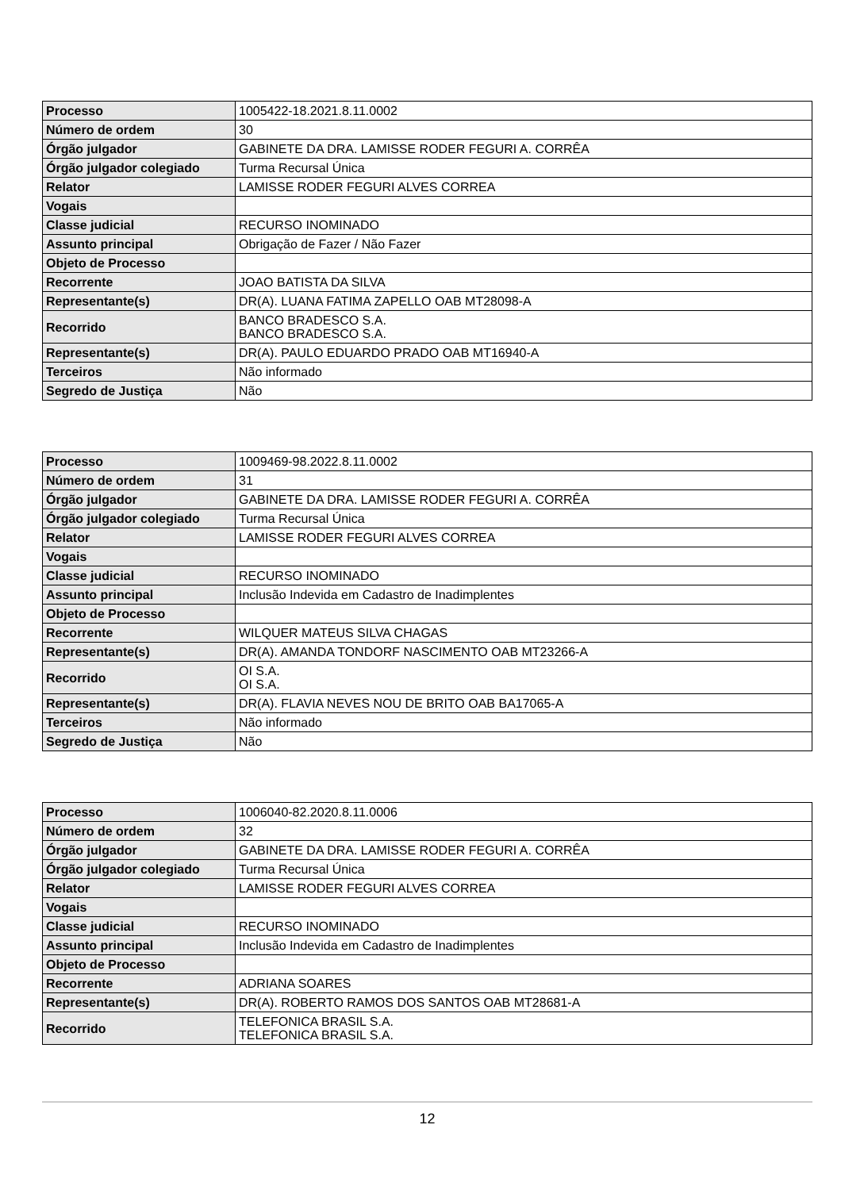| Processo | 1005422-18.2021.8.11.0002 |
| Número de ordem | 30 |
| Órgão julgador | GABINETE DA DRA. LAMISSE RODER FEGURI A. CORRÊA |
| Órgão julgador colegiado | Turma Recursal Única |
| Relator | LAMISSE RODER FEGURI ALVES CORREA |
| Vogais | |
| Classe judicial | RECURSO INOMINADO |
| Assunto principal | Obrigação de Fazer / Não Fazer |
| Objeto de Processo | |
| Recorrente | JOAO BATISTA DA SILVA |
| Representante(s) | DR(A). LUANA FATIMA ZAPELLO OAB MT28098-A |
| Recorrido | BANCO BRADESCO S.A. BANCO BRADESCO S.A. |
| Representante(s) | DR(A). PAULO EDUARDO PRADO OAB MT16940-A |
| Terceiros | Não informado |
| Segredo de Justiça | Não |
| Processo | 1009469-98.2022.8.11.0002 |
| Número de ordem | 31 |
| Órgão julgador | GABINETE DA DRA. LAMISSE RODER FEGURI A. CORRÊA |
| Órgão julgador colegiado | Turma Recursal Única |
| Relator | LAMISSE RODER FEGURI ALVES CORREA |
| Vogais | |
| Classe judicial | RECURSO INOMINADO |
| Assunto principal | Inclusão Indevida em Cadastro de Inadimplentes |
| Objeto de Processo | |
| Recorrente | WILQUER MATEUS SILVA CHAGAS |
| Representante(s) | DR(A). AMANDA TONDORF NASCIMENTO OAB MT23266-A |
| Recorrido | OI S.A. OI S.A. |
| Representante(s) | DR(A). FLAVIA NEVES NOU DE BRITO OAB BA17065-A |
| Terceiros | Não informado |
| Segredo de Justiça | Não |
| Processo | 1006040-82.2020.8.11.0006 |
| Número de ordem | 32 |
| Órgão julgador | GABINETE DA DRA. LAMISSE RODER FEGURI A. CORRÊA |
| Órgão julgador colegiado | Turma Recursal Única |
| Relator | LAMISSE RODER FEGURI ALVES CORREA |
| Vogais | |
| Classe judicial | RECURSO INOMINADO |
| Assunto principal | Inclusão Indevida em Cadastro de Inadimplentes |
| Objeto de Processo | |
| Recorrente | ADRIANA SOARES |
| Representante(s) | DR(A). ROBERTO RAMOS DOS SANTOS OAB MT28681-A |
| Recorrido | TELEFONICA BRASIL S.A. TELEFONICA BRASIL S.A. |
12